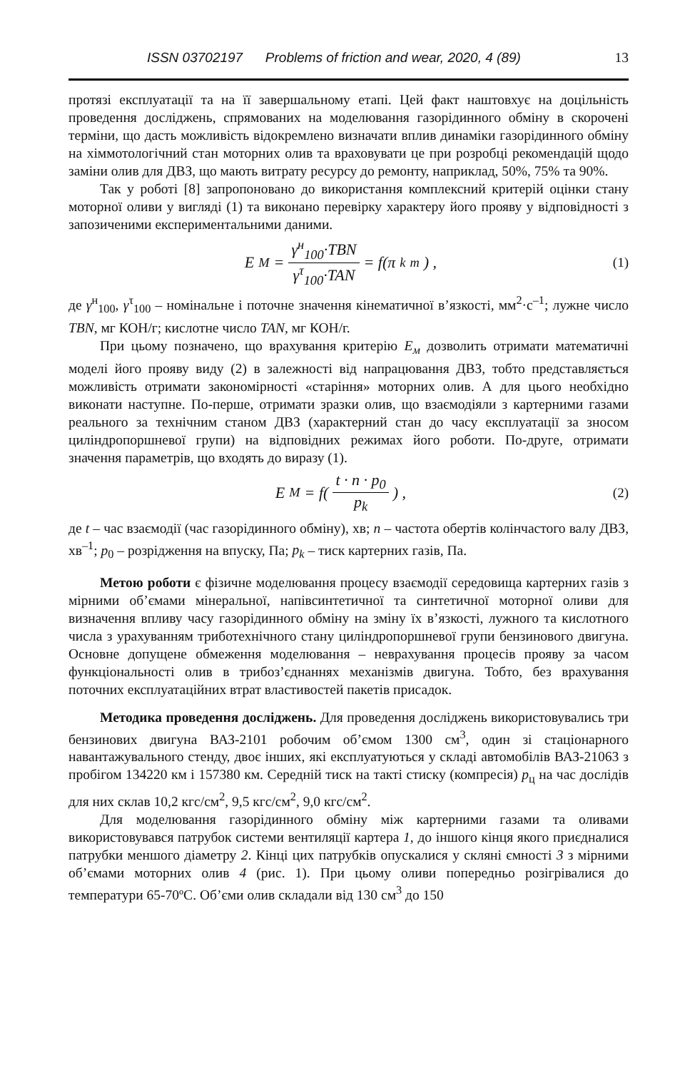ISSN 03702197 Problems of friction and wear, 2020, 4 (89) 13
протязі експлуатації та на її завершальному етапі. Цей факт наштовхує на доцільність проведення досліджень, спрямованих на моделювання газорідинного обміну в скорочені терміни, що дасть можливість відокремлено визначати вплив динаміки газорідинного обміну на хіммотологічний стан моторних олив та враховувати це при розробці рекомендацій щодо заміни олив для ДВЗ, що мають витрату ресурсу до ремонту, наприклад, 50%, 75% та 90%.
Так у роботі [8] запропоновано до використання комплексний критерій оцінки стану моторної оливи у вигляді (1) та виконано перевірку характеру його прояву у відповідності з запозиченими експериментальними даними.
E<sub>M</sub> = γ<sup>н</sup><sub>100</sub>·TBN γ<sup>τ</sup><sub>100</sub>·TAN = f(π<sub>k</sub><sup>m</sup>) , (1)
де γ<sup>н</sup><sub>100</sub>, γ<sup>τ</sup><sub>100</sub> – номінальне і поточне значення кінематичної в’язкості, мм<sup>2</sup>·с<sup>–1</sup>; лужне число TBN, мг КОН/г; кислотне число TAN, мг КОН/г.
При цьому позначено, що врахування критерію Е<sub>м</sub> дозволить отримати математичні моделі його прояву виду (2) в залежності від напрацювання ДВЗ, тобто представляється можливість отримати закономірності «старіння» моторних олив. А для цього необхідно виконати наступне. По-перше, отримати зразки олив, що взаємодіяли з картерними газами реального за технічним станом ДВЗ (характерний стан до часу експлуатації за зносом циліндропоршневої групи) на відповідних режимах його роботи. По-друге, отримати значення параметрів, що входять до виразу (1).
E<sub>M</sub> = f( t · n · p<sub>0</sub> p<sub>k</sub> ) , (2)
де t – час взаємодії (час газорідинного обміну), хв; n – частота обертів колінчастого валу ДВЗ, хв<sup>–1</sup>; p<sub>0</sub> – розрідження на впуску, Па; p<sub>k</sub> – тиск картерних газів, Па.
Метою роботи є фізичне моделювання процесу взаємодії середовища картерних газів з мірними об’ємами мінеральної, напівсинтетичної та синтетичної моторної оливи для визначення впливу часу газорідинного обміну на зміну їх в’язкості, лужного та кислотного числа з урахуванням триботехнічного стану циліндропоршневої групи бензинового двигуна. Основне допущене обмеження моделювання – неврахування процесів прояву за часом функціональності олив в трибоз’єднаннях механізмів двигуна. Тобто, без врахування поточних експлуатаційних втрат властивостей пакетів присадок.
Методика проведення досліджень. Для проведення досліджень використовувались три бензинових двигуна ВАЗ-2101 робочим об’ємом 1300 см<sup>3</sup>, один зі стаціонарного навантажувального стенду, двоє інших, які експлуатуються у складі автомобілів ВАЗ-21063 з пробігом 134220 км і 157380 км. Середній тиск на такті стиску (компресія) р<sub>ц</sub> на час дослідів для них склав 10,2 кгс/см<sup>2</sup>, 9,5 кгс/см<sup>2</sup>, 9,0 кгс/см<sup>2</sup>.
Для моделювання газорідинного обміну між картерними газами та оливами використовувався патрубок системи вентиляції картера 1, до іншого кінця якого приєдналися патрубки меншого діаметру 2. Кінці цих патрубків опускалися у скляні ємності 3 з мірними об’ємами моторних олив 4 (рис. 1). При цьому оливи попередньо розігрівалися до температури 65-70ºС. Об’єми олив складали від 130 см<sup>3</sup> до 150